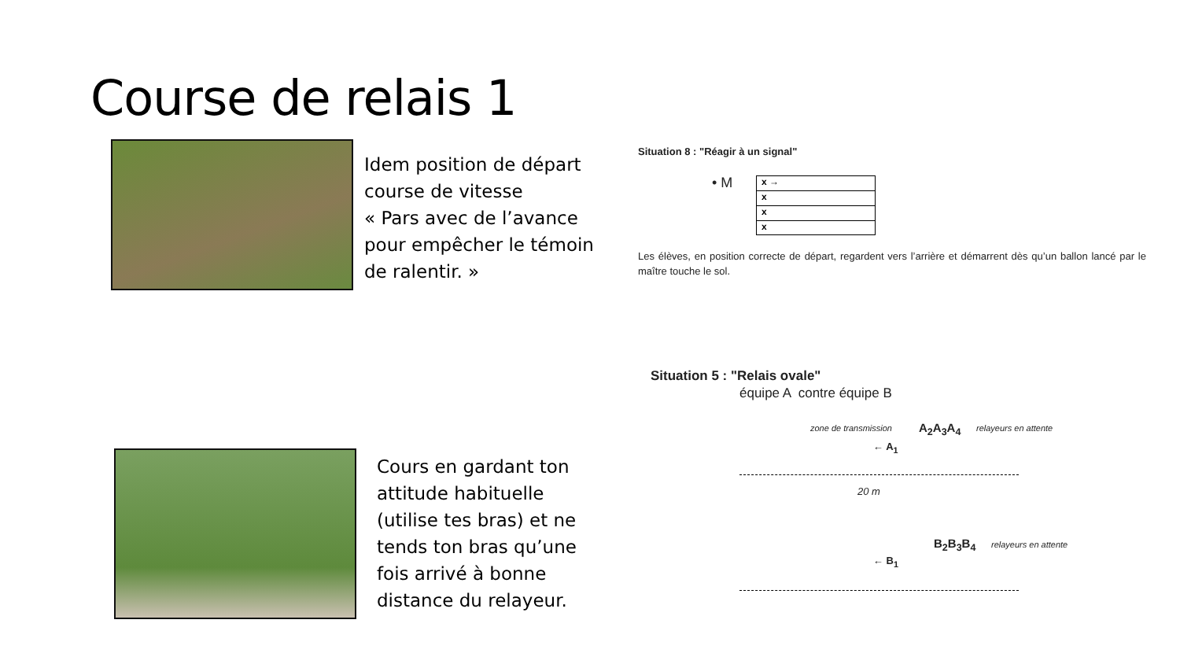Course de relais 1
Idem position de départ
course de vitesse
« Pars avec de l’avance
pour empêcher le témoin
de ralentir. »
Cours en gardant ton
attitude habituelle
(utilise tes bras) et ne
tends ton bras qu’une
fois arrivé à bonne
distance du relayeur.
Situation 8 : "Réagir à un signal"
• M
x →
x
x
x
Les élèves, en position correcte de départ, regardent vers l’arrière et démarrent dès qu’un ballon lancé par le maître touche le sol.
Situation 5 : "Relais ovale"
équipe A contre équipe B
zone de transmission A<sub>2</sub>A<sub>3</sub>A<sub>4</sub> relayeurs en attente
← A<sub>1</sub>
20 m
B<sub>2</sub>B<sub>3</sub>B<sub>4</sub> relayeurs en attente
← B<sub>1</sub>